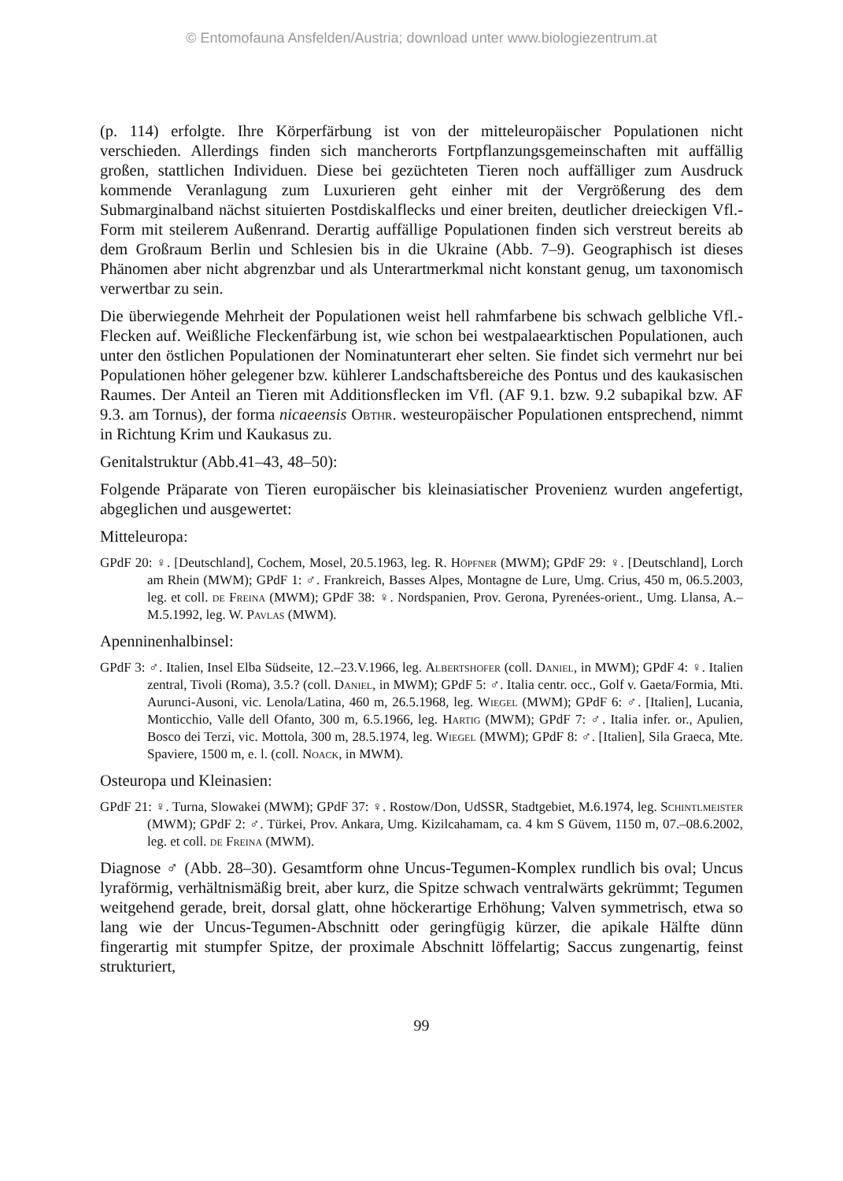© Entomofauna Ansfelden/Austria; download unter www.biologiezentrum.at
(p. 114) erfolgte. Ihre Körperfärbung ist von der mitteleuropäischer Populationen nicht verschieden. Allerdings finden sich mancherorts Fortpflanzungsgemeinschaften mit auffällig großen, stattlichen Individuen. Diese bei gezüchteten Tieren noch auffälliger zum Ausdruck kommende Veranlagung zum Luxurieren geht einher mit der Vergrößerung des dem Submarginalband nächst situierten Postdiskalflecks und einer breiten, deutlicher dreieckigen Vfl.-Form mit steilerem Außenrand. Derartig auffällige Populationen finden sich verstreut bereits ab dem Großraum Berlin und Schlesien bis in die Ukraine (Abb. 7–9). Geographisch ist dieses Phänomen aber nicht abgrenzbar und als Unterartmerkmal nicht konstant genug, um taxonomisch verwertbar zu sein.
Die überwiegende Mehrheit der Populationen weist hell rahmfarbene bis schwach gelbliche Vfl.-Flecken auf. Weißliche Fleckenfärbung ist, wie schon bei westpalaearktischen Populationen, auch unter den östlichen Populationen der Nominatunterart eher selten. Sie findet sich vermehrt nur bei Populationen höher gelegener bzw. kühlerer Landschaftsbereiche des Pontus und des kaukasischen Raumes. Der Anteil an Tieren mit Additionsflecken im Vfl. (AF 9.1. bzw. 9.2 subapikal bzw. AF 9.3. am Tornus), der forma nicaeensis Obthr. westeuropäischer Populationen entsprechend, nimmt in Richtung Krim und Kaukasus zu.
Genitalstruktur (Abb.41–43, 48–50):
Folgende Präparate von Tieren europäischer bis kleinasiatischer Provenienz wurden angefertigt, abgeglichen und ausgewertet:
Mitteleuropa:
GPdF 20: ♀. [Deutschland], Cochem, Mosel, 20.5.1963, leg. R. Höpfner (MWM); GPdF 29: ♀. [Deutschland], Lorch am Rhein (MWM); GPdF 1: ♂. Frankreich, Basses Alpes, Montagne de Lure, Umg. Crius, 450 m, 06.5.2003, leg. et coll. de Freina (MWM); GPdF 38: ♀. Nordspanien, Prov. Gerona, Pyrenées-orient., Umg. Llansa, A.–M.5.1992, leg. W. Pavlas (MWM).
Apenninenhalbinsel:
GPdF 3: ♂. Italien, Insel Elba Südseite, 12.–23.V.1966, leg. Albertshofer (coll. Daniel, in MWM); GPdF 4: ♀. Italien zentral, Tivoli (Roma), 3.5.? (coll. Daniel, in MWM); GPdF 5: ♂. Italia centr. occ., Golf v. Gaeta/Formia, Mti. Aurunci-Ausoni, vic. Lenola/Latina, 460 m, 26.5.1968, leg. Wiegel (MWM); GPdF 6: ♂. [Italien], Lucania, Monticchio, Valle dell Ofanto, 300 m, 6.5.1966, leg. Hartig (MWM); GPdF 7: ♂. Italia infer. or., Apulien, Bosco dei Terzi, vic. Mottola, 300 m, 28.5.1974, leg. Wiegel (MWM); GPdF 8: ♂. [Italien], Sila Graeca, Mte. Spaviere, 1500 m, e. l. (coll. Noack, in MWM).
Osteuropa und Kleinasien:
GPdF 21: ♀. Turna, Slowakei (MWM); GPdF 37: ♀. Rostow/Don, UdSSR, Stadtgebiet, M.6.1974, leg. Schintlmeister (MWM); GPdF 2: ♂. Türkei, Prov. Ankara, Umg. Kizilcahamam, ca. 4 km S Güvem, 1150 m, 07.–08.6.2002, leg. et coll. de Freina (MWM).
Diagnose ♂ (Abb. 28–30). Gesamtform ohne Uncus-Tegumen-Komplex rundlich bis oval; Uncus lyraförmig, verhältnismäßig breit, aber kurz, die Spitze schwach ventralwärts gekrümmt; Tegumen weitgehend gerade, breit, dorsal glatt, ohne höckerartige Erhöhung; Valven symmetrisch, etwa so lang wie der Uncus-Tegumen-Abschnitt oder geringfügig kürzer, die apikale Hälfte dünn fingerartig mit stumpfer Spitze, der proximale Abschnitt löffelartig; Saccus zungenartig, feinst strukturiert,
99